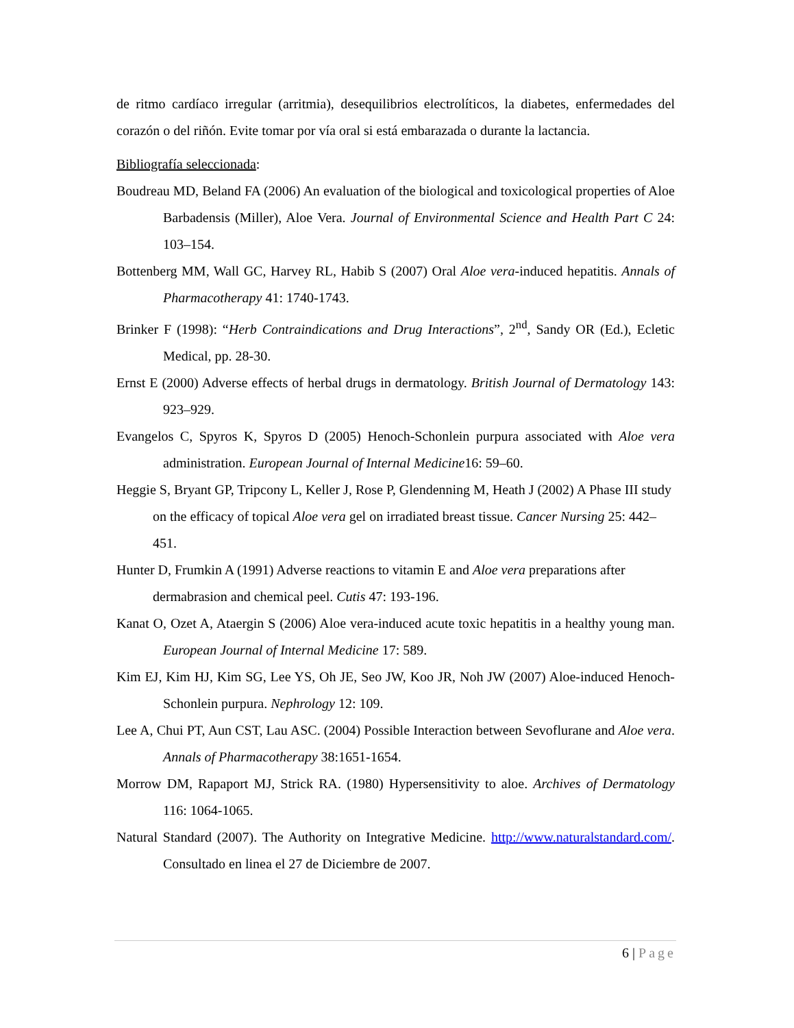de ritmo cardíaco irregular (arritmia), desequilibrios electrolíticos, la diabetes, enfermedades del corazón o del riñón. Evite tomar por vía oral si está embarazada o durante la lactancia.
Bibliografía seleccionada:
Boudreau MD, Beland FA (2006) An evaluation of the biological and toxicological properties of Aloe Barbadensis (Miller), Aloe Vera. Journal of Environmental Science and Health Part C 24: 103–154.
Bottenberg MM, Wall GC, Harvey RL, Habib S (2007) Oral Aloe vera-induced hepatitis. Annals of Pharmacotherapy 41: 1740-1743.
Brinker F (1998): “Herb Contraindications and Drug Interactions”, 2<sup>nd</sup>, Sandy OR (Ed.), Ecletic Medical, pp. 28-30.
Ernst E (2000) Adverse effects of herbal drugs in dermatology. British Journal of Dermatology 143: 923–929.
Evangelos C, Spyros K, Spyros D (2005) Henoch-Schonlein purpura associated with Aloe vera administration. European Journal of Internal Medicine16: 59–60.
Heggie S, Bryant GP, Tripcony L, Keller J, Rose P, Glendenning M, Heath J (2002) A Phase III study on the efficacy of topical Aloe vera gel on irradiated breast tissue. Cancer Nursing 25: 442–451.
Hunter D, Frumkin A (1991) Adverse reactions to vitamin E and Aloe vera preparations after dermabrasion and chemical peel. Cutis 47: 193-196.
Kanat O, Ozet A, Ataergin S (2006) Aloe vera-induced acute toxic hepatitis in a healthy young man. European Journal of Internal Medicine 17: 589.
Kim EJ, Kim HJ, Kim SG, Lee YS, Oh JE, Seo JW, Koo JR, Noh JW (2007) Aloe-induced Henoch-Schonlein purpura. Nephrology 12: 109.
Lee A, Chui PT, Aun CST, Lau ASC. (2004) Possible Interaction between Sevoflurane and Aloe vera. Annals of Pharmacotherapy 38:1651-1654.
Morrow DM, Rapaport MJ, Strick RA. (1980) Hypersensitivity to aloe. Archives of Dermatology 116: 1064-1065.
Natural Standard (2007). The Authority on Integrative Medicine. http://www.naturalstandard.com/. Consultado en linea el 27 de Diciembre de 2007.
6 | Page